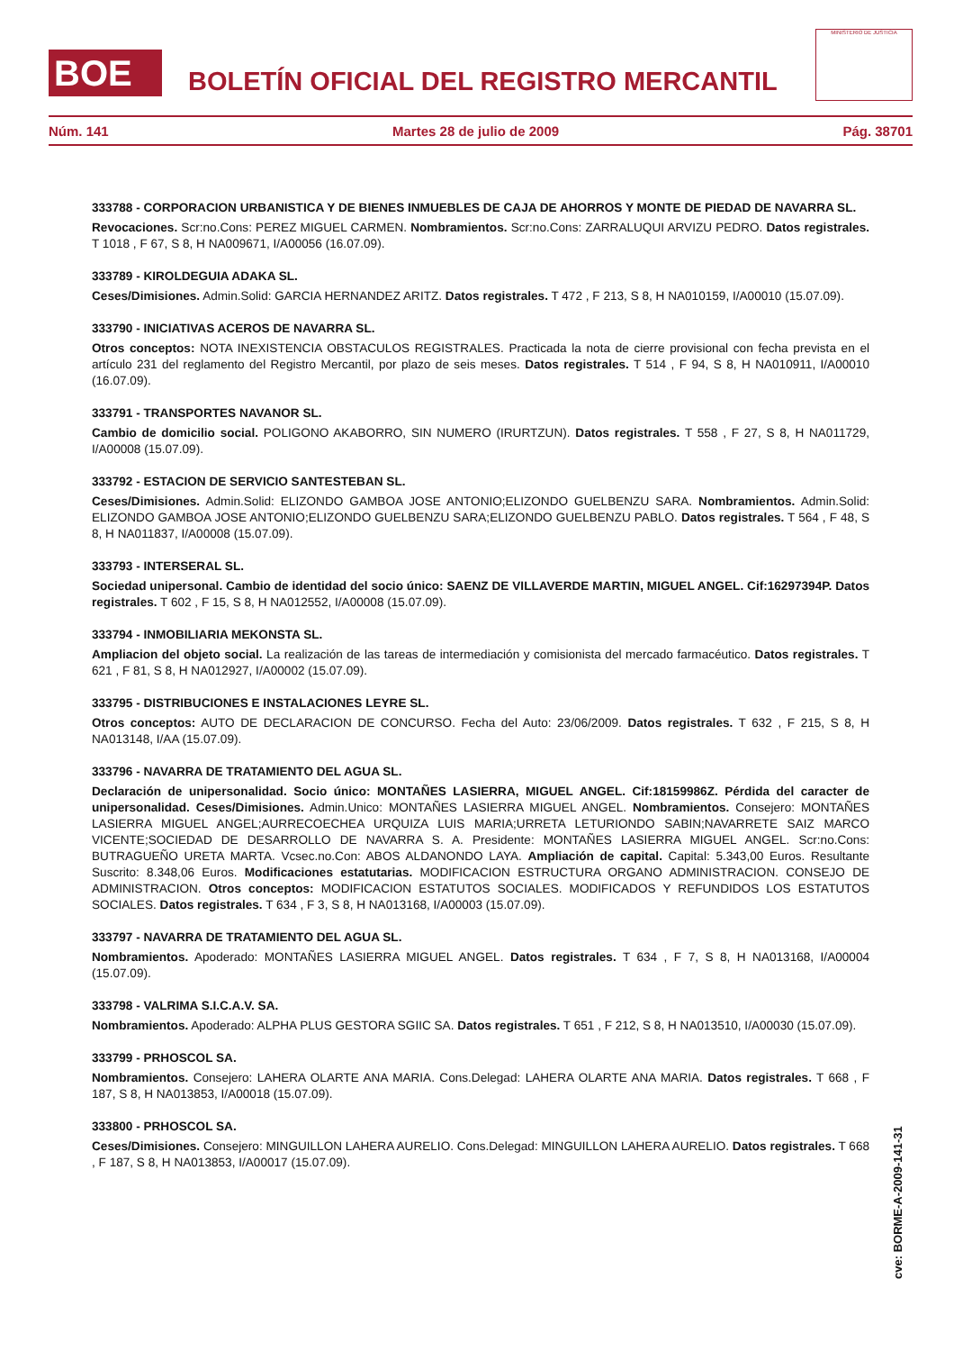BOE
BOLETÍN OFICIAL DEL REGISTRO MERCANTIL
MINISTERIO DE JUSTICIA
Núm. 141 Martes 28 de julio de 2009 Pág. 38701
333788 - CORPORACION URBANISTICA Y DE BIENES INMUEBLES DE CAJA DE AHORROS Y MONTE DE PIEDAD DE NAVARRA SL.
Revocaciones. Scr:no.Cons: PEREZ MIGUEL CARMEN. Nombramientos. Scr:no.Cons: ZARRALUQUI ARVIZU PEDRO. Datos registrales. T 1018 , F 67, S 8, H NA009671, I/A00056 (16.07.09).
333789 - KIROLDEGUIA ADAKA SL.
Ceses/Dimisiones. Admin.Solid: GARCIA HERNANDEZ ARITZ. Datos registrales. T 472 , F 213, S 8, H NA010159, I/A00010 (15.07.09).
333790 - INICIATIVAS ACEROS DE NAVARRA SL.
Otros conceptos: NOTA INEXISTENCIA OBSTACULOS REGISTRALES. Practicada la nota de cierre provisional con fecha prevista en el artículo 231 del reglamento del Registro Mercantil, por plazo de seis meses. Datos registrales. T 514 , F 94, S 8, H NA010911, I/A00010 (16.07.09).
333791 - TRANSPORTES NAVANOR SL.
Cambio de domicilio social. POLIGONO AKABORRO, SIN NUMERO (IRURTZUN). Datos registrales. T 558 , F 27, S 8, H NA011729, I/A00008 (15.07.09).
333792 - ESTACION DE SERVICIO SANTESTEBAN SL.
Ceses/Dimisiones. Admin.Solid: ELIZONDO GAMBOA JOSE ANTONIO;ELIZONDO GUELBENZU SARA. Nombramientos. Admin.Solid: ELIZONDO GAMBOA JOSE ANTONIO;ELIZONDO GUELBENZU SARA;ELIZONDO GUELBENZU PABLO. Datos registrales. T 564 , F 48, S 8, H NA011837, I/A00008 (15.07.09).
333793 - INTERSERAL SL.
Sociedad unipersonal. Cambio de identidad del socio único: SAENZ DE VILLAVERDE MARTIN, MIGUEL ANGEL. Cif:16297394P. Datos registrales. T 602 , F 15, S 8, H NA012552, I/A00008 (15.07.09).
333794 - INMOBILIARIA MEKONSTA SL.
Ampliacion del objeto social. La realización de las tareas de intermediación y comisionista del mercado farmacéutico. Datos registrales. T 621 , F 81, S 8, H NA012927, I/A00002 (15.07.09).
333795 - DISTRIBUCIONES E INSTALACIONES LEYRE SL.
Otros conceptos: AUTO DE DECLARACION DE CONCURSO. Fecha del Auto: 23/06/2009. Datos registrales. T 632 , F 215, S 8, H NA013148, I/AA (15.07.09).
333796 - NAVARRA DE TRATAMIENTO DEL AGUA SL.
Declaración de unipersonalidad. Socio único: MONTAÑES LASIERRA, MIGUEL ANGEL. Cif:18159986Z. Pérdida del caracter de unipersonalidad. Ceses/Dimisiones. Admin.Unico: MONTAÑES LASIERRA MIGUEL ANGEL. Nombramientos. Consejero: MONTAÑES LASIERRA MIGUEL ANGEL;AURRECOECHEA URQUIZA LUIS MARIA;URRETA LETURIONDO SABIN;NAVARRETE SAIZ MARCO VICENTE;SOCIEDAD DE DESARROLLO DE NAVARRA S. A. Presidente: MONTAÑES LASIERRA MIGUEL ANGEL. Scr:no.Cons: BUTRAGUEÑO URETA MARTA. Vcsec.no.Con: ABOS ALDANONDO LAYA. Ampliación de capital. Capital: 5.343,00 Euros. Resultante Suscrito: 8.348,06 Euros. Modificaciones estatutarias. MODIFICACION ESTRUCTURA ORGANO ADMINISTRACION. CONSEJO DE ADMINISTRACION. Otros conceptos: MODIFICACION ESTATUTOS SOCIALES. MODIFICADOS Y REFUNDIDOS LOS ESTATUTOS SOCIALES. Datos registrales. T 634 , F 3, S 8, H NA013168, I/A00003 (15.07.09).
333797 - NAVARRA DE TRATAMIENTO DEL AGUA SL.
Nombramientos. Apoderado: MONTAÑES LASIERRA MIGUEL ANGEL. Datos registrales. T 634 , F 7, S 8, H NA013168, I/A00004 (15.07.09).
333798 - VALRIMA S.I.C.A.V. SA.
Nombramientos. Apoderado: ALPHA PLUS GESTORA SGIIC SA. Datos registrales. T 651 , F 212, S 8, H NA013510, I/A00030 (15.07.09).
333799 - PRHOSCOL SA.
Nombramientos. Consejero: LAHERA OLARTE ANA MARIA. Cons.Delegad: LAHERA OLARTE ANA MARIA. Datos registrales. T 668 , F 187, S 8, H NA013853, I/A00018 (15.07.09).
333800 - PRHOSCOL SA.
Ceses/Dimisiones. Consejero: MINGUILLON LAHERA AURELIO. Cons.Delegad: MINGUILLON LAHERA AURELIO. Datos registrales. T 668 , F 187, S 8, H NA013853, I/A00017 (15.07.09).
cve: BORME-A-2009-141-31